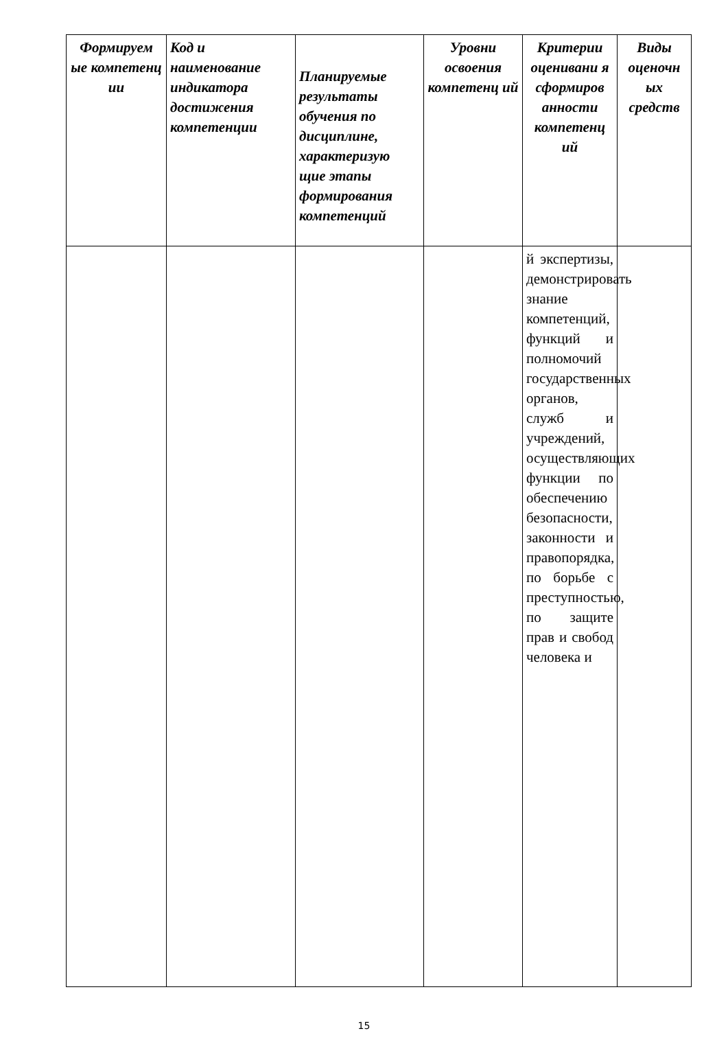| Формируем ые компетенц ии | Код и наименование индикатора достижения компетенции | Планируемые результаты обучения по дисциплине, характеризую щие этапы формирования компетенций | Уровни освоения компетенц ий | Критерии оценивани я сформиров анности компетенц ий | Виды оценочн ых средств |
| --- | --- | --- | --- | --- | --- |
| | | | | й экспертизы, демонстрировать знание компетенций, функций и полномочий государственных органов, служб и учреждений, осуществляющих функции по обеспечению безопасности, законности и правопорядка, по борьбе с преступностью, по защите прав и свобод человека и | |
15